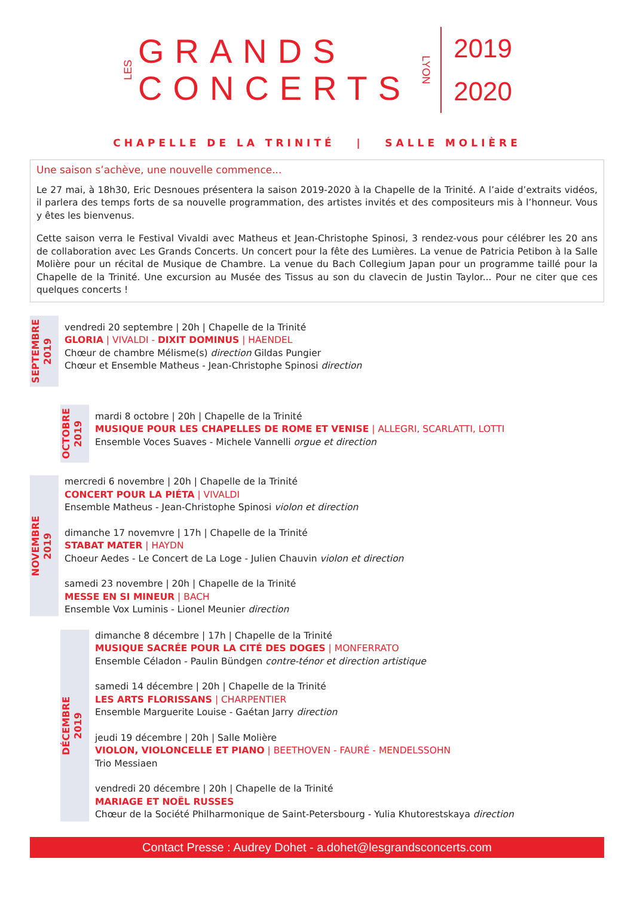LES
GRANDS
CONCERTS
LYON
2019
2020
CHAPELLE DE LA TRINITÉ | SALLE MOLIÈRE
Une saison s’achève, une nouvelle commence...
Le 27 mai, à 18h30, Eric Desnoues présentera la saison 2019-2020 à la Chapelle de la Trinité. A l’aide d’extraits vidéos, il parlera des temps forts de sa nouvelle programmation, des artistes invités et des compositeurs mis à l’honneur. Vous y êtes les bienvenus.
Cette saison verra le Festival Vivaldi avec Matheus et Jean-Christophe Spinosi, 3 rendez-vous pour célébrer les 20 ans de collaboration avec Les Grands Concerts. Un concert pour la fête des Lumières. La venue de Patricia Petibon à la Salle Molière pour un récital de Musique de Chambre. La venue du Bach Collegium Japan pour un programme taillé pour la Chapelle de la Trinité. Une excursion au Musée des Tissus au son du clavecin de Justin Taylor... Pour ne citer que ces quelques concerts !
SEPTEMBRE
2019
vendredi 20 septembre | 20h | Chapelle de la Trinité
GLORIA | VIVALDI - DIXIT DOMINUS | HAENDEL
Chœur de chambre Mélisme(s) direction Gildas Pungier
Chœur et Ensemble Matheus - Jean-Christophe Spinosi direction
OCTOBRE
2019
mardi 8 octobre | 20h | Chapelle de la Trinité
MUSIQUE POUR LES CHAPELLES DE ROME ET VENISE | ALLEGRI, SCARLATTI, LOTTI
Ensemble Voces Suaves - Michele Vannelli orgue et direction
NOVEMBRE
2019
mercredi 6 novembre | 20h | Chapelle de la Trinité
CONCERT POUR LA PIÉTA | VIVALDI
Ensemble Matheus - Jean-Christophe Spinosi violon et direction
dimanche 17 novemvre | 17h | Chapelle de la Trinité
STABAT MATER | HAYDN
Choeur Aedes - Le Concert de La Loge - Julien Chauvin violon et direction
samedi 23 novembre | 20h | Chapelle de la Trinité
MESSE EN SI MINEUR | BACH
Ensemble Vox Luminis - Lionel Meunier direction
DÉCEMBRE
2019
dimanche 8 décembre | 17h | Chapelle de la Trinité
MUSIQUE SACRÉE POUR LA CITÉ DES DOGES | MONFERRATO
Ensemble Céladon - Paulin Bündgen contre-ténor et direction artistique
samedi 14 décembre | 20h | Chapelle de la Trinité
LES ARTS FLORISSANS | CHARPENTIER
Ensemble Marguerite Louise - Gaétan Jarry direction
jeudi 19 décembre | 20h | Salle Molière
VIOLON, VIOLONCELLE ET PIANO | BEETHOVEN - FAURÉ - MENDELSSOHN
Trio Messiaen
vendredi 20 décembre | 20h | Chapelle de la Trinité
MARIAGE ET NOËL RUSSES
Chœur de la Société Philharmonique de Saint-Petersbourg - Yulia Khutorestskaya direction
Contact Presse : Audrey Dohet - a.dohet@lesgrandsconcerts.com